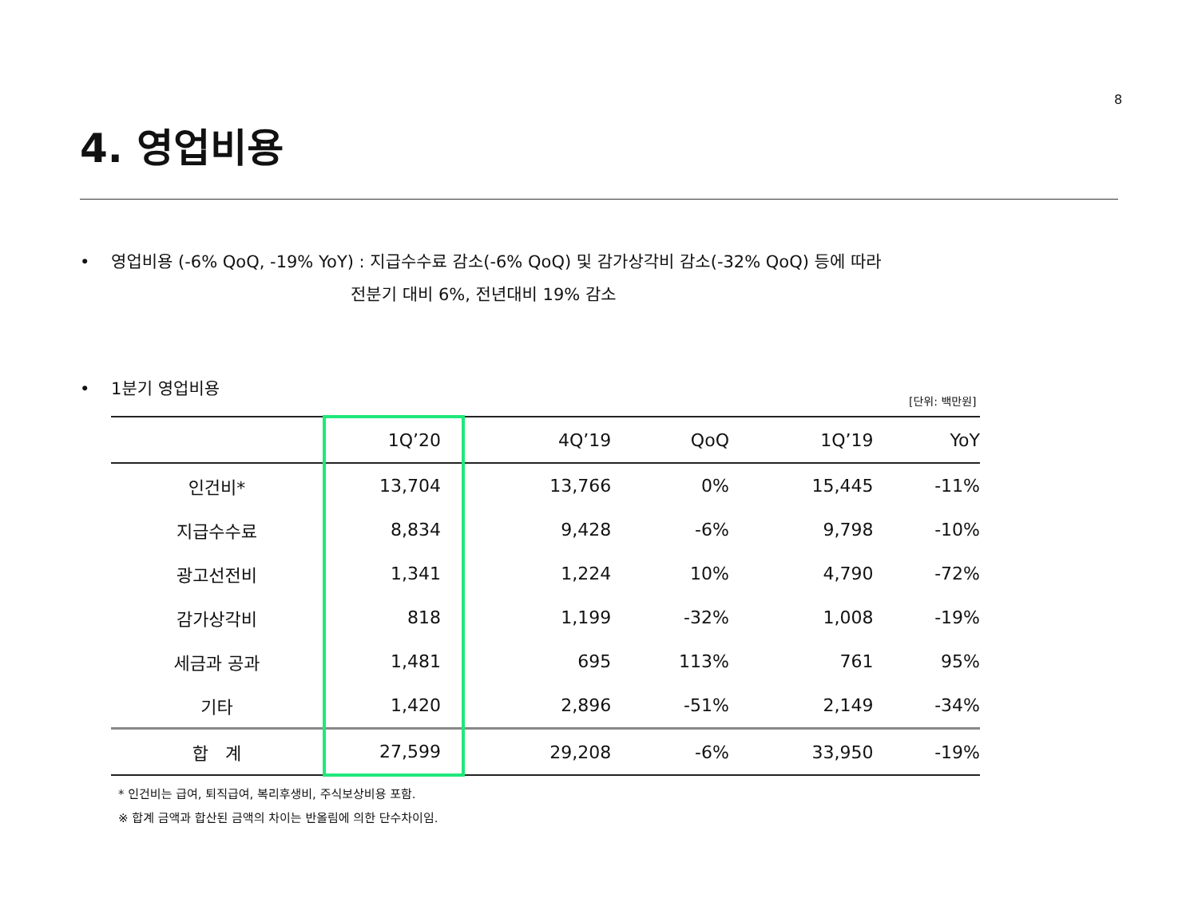8
4. 영업비용
• 영업비용 (-6% QoQ, -19% YoY) : 지급수수료 감소(-6% QoQ) 및 감가상각비 감소(-32% QoQ) 등에 따라
전분기 대비 6%, 전년대비 19% 감소
• 1분기 영업비용
[단위: 백만원]
| | 1Q’20 | 4Q’19 | QoQ | 1Q’19 | YoY |
| --- | --- | --- | --- | --- | --- |
| 인건비* | 13,704 | 13,766 | 0% | 15,445 | -11% |
| 지급수수료 | 8,834 | 9,428 | -6% | 9,798 | -10% |
| 광고선전비 | 1,341 | 1,224 | 10% | 4,790 | -72% |
| 감가상각비 | 818 | 1,199 | -32% | 1,008 | -19% |
| 세금과 공과 | 1,481 | 695 | 113% | 761 | 95% |
| 기타 | 1,420 | 2,896 | -51% | 2,149 | -34% |
| 합 계 | 27,599 | 29,208 | -6% | 33,950 | -19% |
* 인건비는 급여, 퇴직급여, 복리후생비, 주식보상비용 포함.
※ 합계 금액과 합산된 금액의 차이는 반올림에 의한 단수차이임.